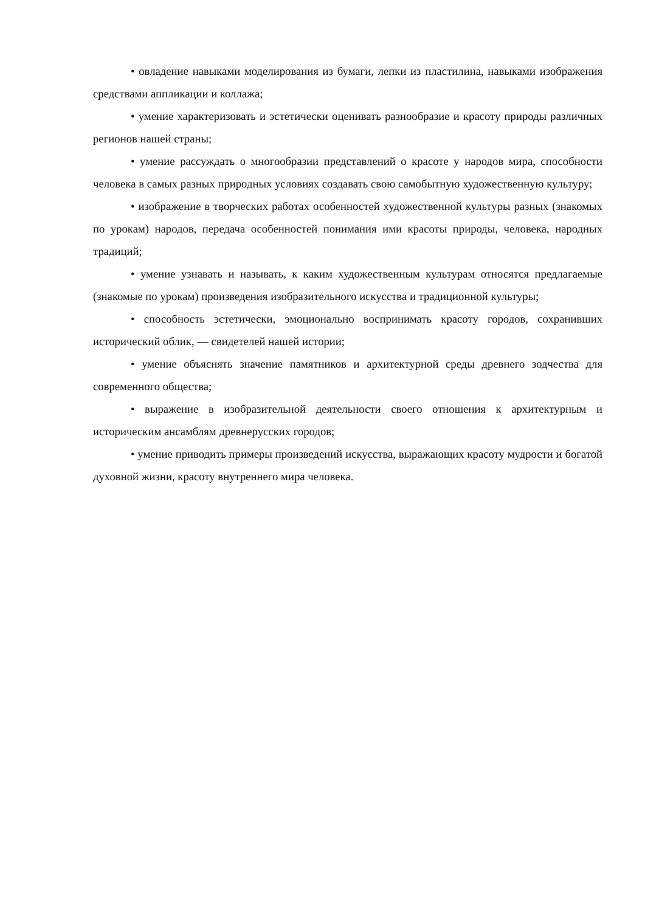• овладение навыками моделирования из бумаги, лепки из пластилина, навыками изображения средствами аппликации и коллажа;
• умение характеризовать и эстетически оценивать разнообразие и красоту природы различных регионов нашей страны;
• умение рассуждать о многообразии представлений о красоте у народов мира, способности человека в самых разных природных условиях создавать свою самобытную художественную культуру;
• изображение в творческих работах особенностей художественной культуры разных (знакомых по урокам) народов, передача особенностей понимания ими красоты природы, человека, народных традиций;
• умение узнавать и называть, к каким художественным культурам относятся предлагаемые (знакомые по урокам) произведения изобразительного искусства и традиционной культуры;
• способность эстетически, эмоционально воспринимать красоту городов, сохранивших исторический облик, — свидетелей нашей истории;
• умение объяснять значение памятников и архитектурной среды древнего зодчества для современного общества;
• выражение в изобразительной деятельности своего отношения к архитектурным и историческим ансамблям древнерусских городов;
• умение приводить примеры произведений искусства, выражающих красоту мудрости и богатой духовной жизни, красоту внутреннего мира человека.